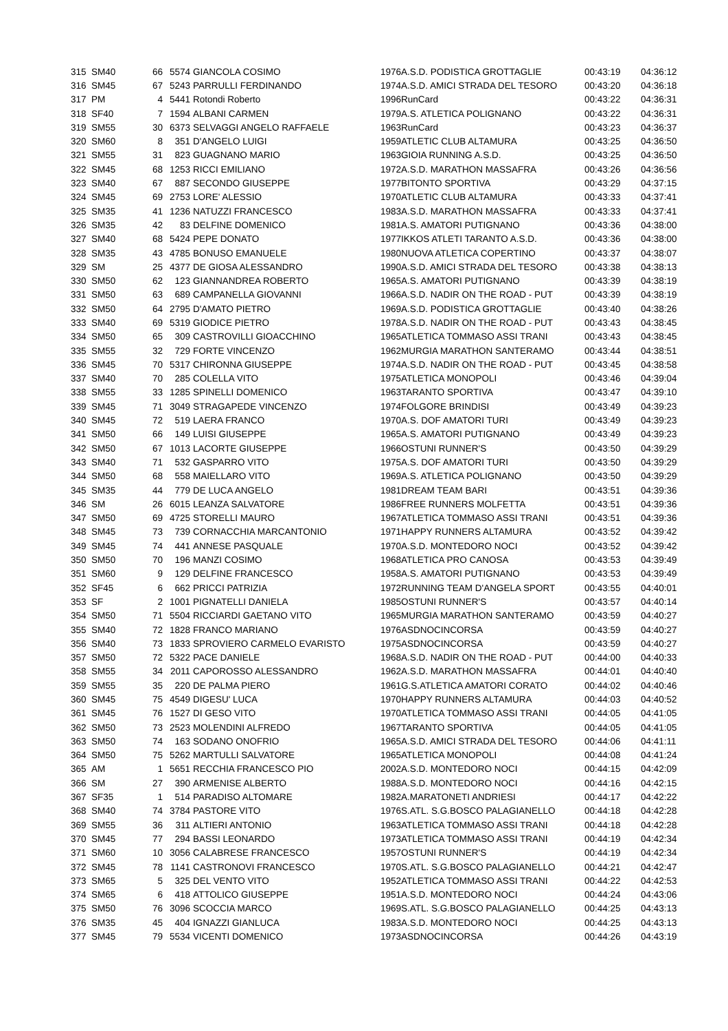| 315 | SM40 | 66 | 5574 | GIANCOLA COSIMO | 1976 | A.S.D. PODISTICA GROTTAGLIE | 00:43:19 | 04:36:12 |
| 316 | SM45 | 67 | 5243 | PARRULLI FERDINANDO | 1974 | A.S.D. AMICI STRADA DEL TESORO | 00:43:20 | 04:36:18 |
| 317 | PM | 4 | 5441 | Rotondi Roberto | 1996 | RunCard | 00:43:22 | 04:36:31 |
| 318 | SF40 | 7 | 1594 | ALBANI CARMEN | 1979 | A.S. ATLETICA POLIGNANO | 00:43:22 | 04:36:31 |
| 319 | SM55 | 30 | 6373 | SELVAGGI ANGELO RAFFAELE | 1963 | RunCard | 00:43:23 | 04:36:37 |
| 320 | SM60 | 8 | 351 | D'ANGELO LUIGI | 1959 | ATLETIC CLUB ALTAMURA | 00:43:25 | 04:36:50 |
| 321 | SM55 | 31 | 823 | GUAGNANO MARIO | 1963 | GIOIA RUNNING A.S.D. | 00:43:25 | 04:36:50 |
| 322 | SM45 | 68 | 1253 | RICCI EMILIANO | 1972 | A.S.D. MARATHON MASSAFRA | 00:43:26 | 04:36:56 |
| 323 | SM40 | 67 | 887 | SECONDO GIUSEPPE | 1977 | BITONTO SPORTIVA | 00:43:29 | 04:37:15 |
| 324 | SM45 | 69 | 2753 | LORE' ALESSIO | 1970 | ATLETIC CLUB ALTAMURA | 00:43:33 | 04:37:41 |
| 325 | SM35 | 41 | 1236 | NATUZZI FRANCESCO | 1983 | A.S.D. MARATHON MASSAFRA | 00:43:33 | 04:37:41 |
| 326 | SM35 | 42 | 83 | DELFINE DOMENICO | 1981 | A.S. AMATORI PUTIGNANO | 00:43:36 | 04:38:00 |
| 327 | SM40 | 68 | 5424 | PEPE DONATO | 1977 | IKKOS ATLETI TARANTO A.S.D. | 00:43:36 | 04:38:00 |
| 328 | SM35 | 43 | 4785 | BONUSO EMANUELE | 1980 | NUOVA ATLETICA COPERTINO | 00:43:37 | 04:38:07 |
| 329 | SM | 25 | 4377 | DE GIOSA ALESSANDRO | 1990 | A.S.D. AMICI STRADA DEL TESORO | 00:43:38 | 04:38:13 |
| 330 | SM50 | 62 | 123 | GIANNANDREA ROBERTO | 1965 | A.S. AMATORI PUTIGNANO | 00:43:39 | 04:38:19 |
| 331 | SM50 | 63 | 689 | CAMPANELLA GIOVANNI | 1966 | A.S.D. NADIR ON THE ROAD - PUT | 00:43:39 | 04:38:19 |
| 332 | SM50 | 64 | 2795 | D'AMATO PIETRO | 1969 | A.S.D. PODISTICA GROTTAGLIE | 00:43:40 | 04:38:26 |
| 333 | SM40 | 69 | 5319 | GIODICE PIETRO | 1978 | A.S.D. NADIR ON THE ROAD - PUT | 00:43:43 | 04:38:45 |
| 334 | SM50 | 65 | 309 | CASTROVILLI GIOACCHINO | 1965 | ATLETICA TOMMASO ASSI TRANI | 00:43:43 | 04:38:45 |
| 335 | SM55 | 32 | 729 | FORTE VINCENZO | 1962 | MURGIA MARATHON SANTERAMO | 00:43:44 | 04:38:51 |
| 336 | SM45 | 70 | 5317 | CHIRONNA GIUSEPPE | 1974 | A.S.D. NADIR ON THE ROAD - PUT | 00:43:45 | 04:38:58 |
| 337 | SM40 | 70 | 285 | COLELLA VITO | 1975 | ATLETICA MONOPOLI | 00:43:46 | 04:39:04 |
| 338 | SM55 | 33 | 1285 | SPINELLI DOMENICO | 1963 | TARANTO SPORTIVA | 00:43:47 | 04:39:10 |
| 339 | SM45 | 71 | 3049 | STRAGAPEDE VINCENZO | 1974 | FOLGORE BRINDISI | 00:43:49 | 04:39:23 |
| 340 | SM45 | 72 | 519 | LAERA FRANCO | 1970 | A.S. DOF AMATORI TURI | 00:43:49 | 04:39:23 |
| 341 | SM50 | 66 | 149 | LUISI GIUSEPPE | 1965 | A.S. AMATORI PUTIGNANO | 00:43:49 | 04:39:23 |
| 342 | SM50 | 67 | 1013 | LACORTE GIUSEPPE | 1966 | OSTUNI RUNNER'S | 00:43:50 | 04:39:29 |
| 343 | SM40 | 71 | 532 | GASPARRO VITO | 1975 | A.S. DOF AMATORI TURI | 00:43:50 | 04:39:29 |
| 344 | SM50 | 68 | 558 | MAIELLARO VITO | 1969 | A.S. ATLETICA POLIGNANO | 00:43:50 | 04:39:29 |
| 345 | SM35 | 44 | 779 | DE LUCA ANGELO | 1981 | DREAM TEAM BARI | 00:43:51 | 04:39:36 |
| 346 | SM | 26 | 6015 | LEANZA SALVATORE | 1986 | FREE RUNNERS MOLFETTA | 00:43:51 | 04:39:36 |
| 347 | SM50 | 69 | 4725 | STORELLI MAURO | 1967 | ATLETICA TOMMASO ASSI TRANI | 00:43:51 | 04:39:36 |
| 348 | SM45 | 73 | 739 | CORNACCHIA MARCANTONIO | 1971 | HAPPY RUNNERS ALTAMURA | 00:43:52 | 04:39:42 |
| 349 | SM45 | 74 | 441 | ANNESE PASQUALE | 1970 | A.S.D. MONTEDORO NOCI | 00:43:52 | 04:39:42 |
| 350 | SM50 | 70 | 196 | MANZI COSIMO | 1968 | ATLETICA PRO CANOSA | 00:43:53 | 04:39:49 |
| 351 | SM60 | 9 | 129 | DELFINE FRANCESCO | 1958 | A.S. AMATORI PUTIGNANO | 00:43:53 | 04:39:49 |
| 352 | SF45 | 6 | 662 | PRICCI PATRIZIA | 1972 | RUNNING TEAM D'ANGELA SPORT | 00:43:55 | 04:40:01 |
| 353 | SF | 2 | 1001 | PIGNATELLI DANIELA | 1985 | OSTUNI RUNNER'S | 00:43:57 | 04:40:14 |
| 354 | SM50 | 71 | 5504 | RICCIARDI GAETANO VITO | 1965 | MURGIA MARATHON SANTERAMO | 00:43:59 | 04:40:27 |
| 355 | SM40 | 72 | 1828 | FRANCO MARIANO | 1976 | ASDNOCINCORSA | 00:43:59 | 04:40:27 |
| 356 | SM40 | 73 | 1833 | SPROVIERO CARMELO EVARISTO | 1975 | ASDNOCINCORSA | 00:43:59 | 04:40:27 |
| 357 | SM50 | 72 | 5322 | PACE DANIELE | 1968 | A.S.D. NADIR ON THE ROAD - PUT | 00:44:00 | 04:40:33 |
| 358 | SM55 | 34 | 2011 | CAPOROSSO ALESSANDRO | 1962 | A.S.D. MARATHON MASSAFRA | 00:44:01 | 04:40:40 |
| 359 | SM55 | 35 | 220 | DE PALMA PIERO | 1961 | G.S.ATLETICA AMATORI CORATO | 00:44:02 | 04:40:46 |
| 360 | SM45 | 75 | 4549 | DIGESU' LUCA | 1970 | HAPPY RUNNERS ALTAMURA | 00:44:03 | 04:40:52 |
| 361 | SM45 | 76 | 1527 | DI GESO VITO | 1970 | ATLETICA TOMMASO ASSI TRANI | 00:44:05 | 04:41:05 |
| 362 | SM50 | 73 | 2523 | MOLENDINI ALFREDO | 1967 | TARANTO SPORTIVA | 00:44:05 | 04:41:05 |
| 363 | SM50 | 74 | 163 | SODANO ONOFRIO | 1965 | A.S.D. AMICI STRADA DEL TESORO | 00:44:06 | 04:41:11 |
| 364 | SM50 | 75 | 5262 | MARTULLI SALVATORE | 1965 | ATLETICA MONOPOLI | 00:44:08 | 04:41:24 |
| 365 | AM | 1 | 5651 | RECCHIA FRANCESCO PIO | 2002 | A.S.D. MONTEDORO NOCI | 00:44:15 | 04:42:09 |
| 366 | SM | 27 | 390 | ARMENISE ALBERTO | 1988 | A.S.D. MONTEDORO NOCI | 00:44:16 | 04:42:15 |
| 367 | SF35 | 1 | 514 | PARADISO ALTOMARE | 1982 | A.MARATONETI ANDRIESI | 00:44:17 | 04:42:22 |
| 368 | SM40 | 74 | 3784 | PASTORE VITO | 1976 | S.ATL. S.G.BOSCO PALAGIANELLO | 00:44:18 | 04:42:28 |
| 369 | SM55 | 36 | 311 | ALTIERI ANTONIO | 1963 | ATLETICA TOMMASO ASSI TRANI | 00:44:18 | 04:42:28 |
| 370 | SM45 | 77 | 294 | BASSI LEONARDO | 1973 | ATLETICA TOMMASO ASSI TRANI | 00:44:19 | 04:42:34 |
| 371 | SM60 | 10 | 3056 | CALABRESE FRANCESCO | 1957 | OSTUNI RUNNER'S | 00:44:19 | 04:42:34 |
| 372 | SM45 | 78 | 1141 | CASTRONOVI FRANCESCO | 1970 | S.ATL. S.G.BOSCO PALAGIANELLO | 00:44:21 | 04:42:47 |
| 373 | SM65 | 5 | 325 | DEL VENTO VITO | 1952 | ATLETICA TOMMASO ASSI TRANI | 00:44:22 | 04:42:53 |
| 374 | SM65 | 6 | 418 | ATTOLICO GIUSEPPE | 1951 | A.S.D. MONTEDORO NOCI | 00:44:24 | 04:43:06 |
| 375 | SM50 | 76 | 3096 | SCOCCIA MARCO | 1969 | S.ATL. S.G.BOSCO PALAGIANELLO | 00:44:25 | 04:43:13 |
| 376 | SM35 | 45 | 404 | IGNAZZI GIANLUCA | 1983 | A.S.D. MONTEDORO NOCI | 00:44:25 | 04:43:13 |
| 377 | SM45 | 79 | 5534 | VICENTI DOMENICO | 1973 | ASDNOCINCORSA | 00:44:26 | 04:43:19 |